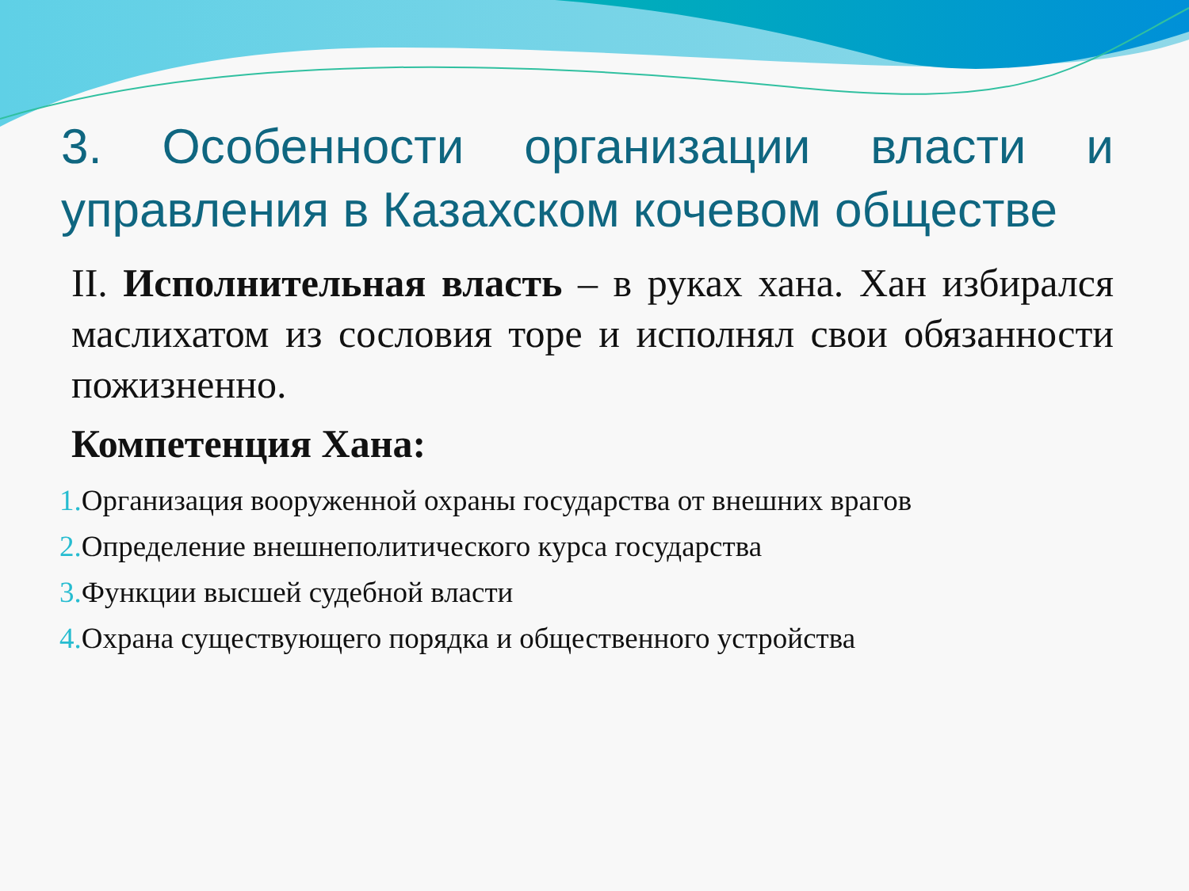3. Особенности организации власти и управления в Казахском кочевом обществе
II. Исполнительная власть – в руках хана. Хан избирался маслихатом из сословия торе и исполнял свои обязанности пожизненно.
Компетенция Хана:
1. Организация вооруженной охраны государства от внешних врагов
2. Определение внешнеполитического курса государства
3. Функции высшей судебной власти
4. Охрана существующего порядка и общественного устройства